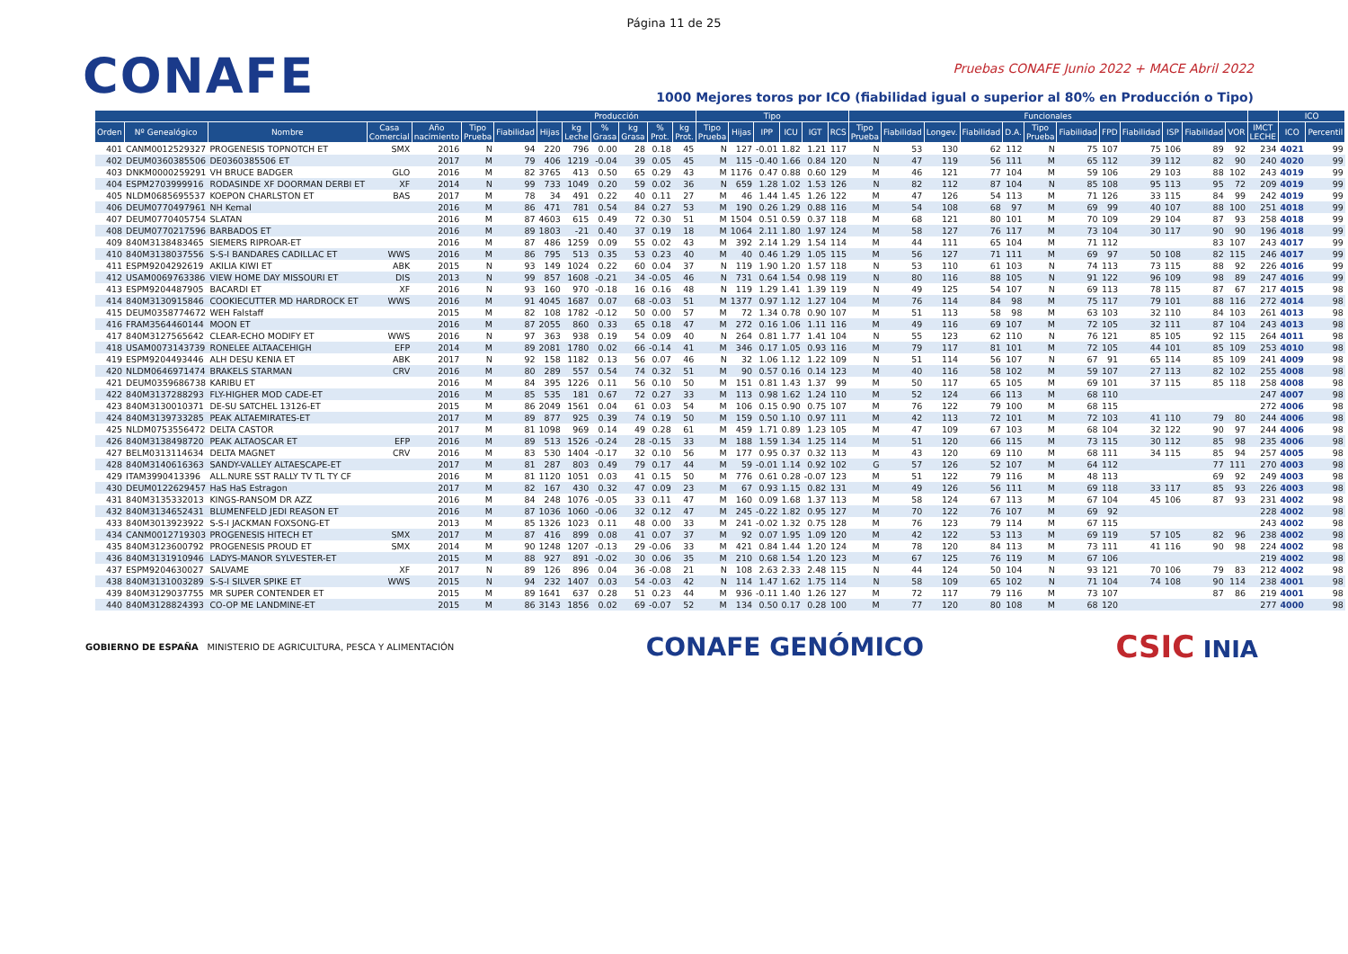Página 11 de 25
CONAFE
Pruebas CONAFE Junio 2022 + MACE Abril 2022
1000 Mejores toros por ICO (fiabilidad igual o superior al 80% en Producción o Tipo)
| | | | | | | | Producción | | | | | | Tipo | | | | | | Funcionales | | | | | | | | | | | | | ICO | |
| --- | --- | --- | --- | --- | --- | --- | --- | --- | --- | --- | --- | --- | --- | --- | --- | --- | --- | --- | --- | --- | --- | --- | --- | --- | --- | --- | --- | --- | --- | --- | --- | --- | --- |
| Orden | Nº Genealógico | Nombre | Casa Comercial | Año nacimiento | Tipo Prueba | Fiabilidad | Hijas | kg Leche | % Grasa | kg Grasa | % Prot. | kg Prot. | Tipo Prueba | Hijas | IPP | ICU | IGT | RCS | Tipo Prueba | Fiabilidad | Longev. | Fiabilidad | D.A. | Tipo Prueba | Fiabilidad | FPD | Fiabilidad | ISP | Fiabilidad | VOR | IMCT LECHE | ICO | Percentil |
| 401 | CANM0012529327 | PROGENESIS TOPNOTCH ET | SMX | 2016 | N | 94 | 220 | 796 | 0.00 | 28 | 0.18 | 45 | N | 127 | -0.01 | 1.82 | 1.21 | 117 | N | 53 | 130 | 62 | 112 | N | 75 | 107 | 75 | 106 | 89 | 92 | 234 | 4021 | 99 |
| 402 | DEUM0360385506 | DE0360385506 ET | | 2017 | M | 79 | 406 | 1219 | -0.04 | 39 | 0.05 | 45 | M | 115 | -0.40 | 1.66 | 0.84 | 120 | N | 47 | 119 | 56 | 111 | M | 65 | 112 | 39 | 112 | 82 | 90 | 240 | 4020 | 99 |
| 403 | DNKM0000259291 | VH BRUCE BADGER | GLO | 2016 | M | 82 | 3765 | 413 | 0.50 | 65 | 0.29 | 43 | M | 1176 | 0.47 | 0.88 | 0.60 | 129 | M | 46 | 121 | 77 | 104 | M | 59 | 106 | 29 | 103 | 88 | 102 | 243 | 4019 | 99 |
| 404 | ESPM2703999916 | RODASINDE XF DOORMAN DERBI ET | XF | 2014 | N | 99 | 733 | 1049 | 0.20 | 59 | 0.02 | 36 | N | 659 | 1.28 | 1.02 | 1.53 | 126 | N | 82 | 112 | 87 | 104 | N | 85 | 108 | 95 | 113 | 95 | 72 | 209 | 4019 | 99 |
| 405 | NLDM0685695537 | KOEPON CHARLSTON ET | BAS | 2017 | M | 78 | 34 | 491 | 0.22 | 40 | 0.11 | 27 | M | 46 | 1.44 | 1.45 | 1.26 | 122 | M | 47 | 126 | 54 | 113 | M | 71 | 126 | 33 | 115 | 84 | 99 | 242 | 4019 | 99 |
| 406 | DEUM0770497961 | NH Kemal | | 2016 | M | 86 | 471 | 781 | 0.54 | 84 | 0.27 | 53 | M | 190 | 0.26 | 1.29 | 0.88 | 116 | M | 54 | 108 | 68 | 97 | M | 69 | 99 | 40 | 107 | 88 | 100 | 251 | 4018 | 99 |
| 407 | DEUM0770405754 | SLATAN | | 2016 | M | 87 | 4603 | 615 | 0.49 | 72 | 0.30 | 51 | M | 1504 | 0.51 | 0.59 | 0.37 | 118 | M | 68 | 121 | 80 | 101 | M | 70 | 109 | 29 | 104 | 87 | 93 | 258 | 4018 | 99 |
| 408 | DEUM0770217596 | BARBADOS ET | | 2016 | M | 89 | 1803 | -21 | 0.40 | 37 | 0.19 | 18 | M | 1064 | 2.11 | 1.80 | 1.97 | 124 | M | 58 | 127 | 76 | 117 | M | 73 | 104 | 30 | 117 | 90 | 90 | 196 | 4018 | 99 |
| 409 | 840M3138483465 | SIEMERS RIPROAR-ET | | 2016 | M | 87 | 486 | 1259 | 0.09 | 55 | 0.02 | 43 | M | 392 | 2.14 | 1.29 | 1.54 | 114 | M | 44 | 111 | 65 | 104 | M | 71 | 112 | | | 83 | 107 | 243 | 4017 | 99 |
| 410 | 840M3138037556 | S-S-I BANDARES CADILLAC ET | WWS | 2016 | M | 86 | 795 | 513 | 0.35 | 53 | 0.23 | 40 | M | 40 | 0.46 | 1.29 | 1.05 | 115 | M | 56 | 127 | 71 | 111 | M | 69 | 97 | 50 | 108 | 82 | 115 | 246 | 4017 | 99 |
| 411 | ESPM9204292619 | AKILIA KIWI ET | ABK | 2015 | N | 93 | 149 | 1024 | 0.22 | 60 | 0.04 | 37 | N | 119 | 1.90 | 1.20 | 1.57 | 118 | N | 53 | 110 | 61 | 103 | N | 74 | 113 | 73 | 115 | 88 | 92 | 226 | 4016 | 99 |
| 412 | USAM0069763386 | VIEW HOME DAY MISSOURI ET | DIS | 2013 | N | 99 | 857 | 1608 | -0.21 | 34 | -0.05 | 46 | N | 731 | 0.64 | 1.54 | 0.98 | 119 | N | 80 | 116 | 88 | 105 | N | 91 | 122 | 96 | 109 | 98 | 89 | 247 | 4016 | 99 |
| 413 | ESPM9204487905 | BACARDI ET | XF | 2016 | N | 93 | 160 | 970 | -0.18 | 16 | 0.16 | 48 | N | 119 | 1.29 | 1.41 | 1.39 | 119 | N | 49 | 125 | 54 | 107 | N | 69 | 113 | 78 | 115 | 87 | 67 | 217 | 4015 | 98 |
| 414 | 840M3130915846 | COOKIECUTTER MD HARDROCK ET | WWS | 2016 | M | 91 | 4045 | 1687 | 0.07 | 68 | -0.03 | 51 | M | 1377 | 0.97 | 1.12 | 1.27 | 104 | M | 76 | 114 | 84 | 98 | M | 75 | 117 | 79 | 101 | 88 | 116 | 272 | 4014 | 98 |
| 415 | DEUM0358774672 | WEH Falstaff | | 2015 | M | 82 | 108 | 1782 | -0.12 | 50 | 0.00 | 57 | M | 72 | 1.34 | 0.78 | 0.90 | 107 | M | 51 | 113 | 58 | 98 | M | 63 | 103 | 32 | 110 | 84 | 103 | 261 | 4013 | 98 |
| 416 | FRAM3564460144 | MOON ET | | 2016 | M | 87 | 2055 | 860 | 0.33 | 65 | 0.18 | 47 | M | 272 | 0.16 | 1.06 | 1.11 | 116 | M | 49 | 116 | 69 | 107 | M | 72 | 105 | 32 | 111 | 87 | 104 | 243 | 4013 | 98 |
| 417 | 840M3127565642 | CLEAR-ECHO MODIFY ET | WWS | 2016 | N | 97 | 363 | 938 | 0.19 | 54 | 0.09 | 40 | N | 264 | 0.81 | 1.77 | 1.41 | 104 | N | 55 | 123 | 62 | 110 | N | 76 | 121 | 85 | 105 | 92 | 115 | 264 | 4011 | 98 |
| 418 | USAM0073143739 | RONELEE ALTAACEHIGH | EFP | 2014 | M | 89 | 2081 | 1780 | 0.02 | 66 | -0.14 | 41 | M | 346 | 0.17 | 1.05 | 0.93 | 116 | M | 79 | 117 | 81 | 101 | M | 72 | 105 | 44 | 101 | 85 | 109 | 253 | 4010 | 98 |
| 419 | ESPM9204493446 | ALH DESU KENIA ET | ABK | 2017 | N | 92 | 158 | 1182 | 0.13 | 56 | 0.07 | 46 | N | 32 | 1.06 | 1.12 | 1.22 | 109 | N | 51 | 114 | 56 | 107 | N | 67 | 91 | 65 | 114 | 85 | 109 | 241 | 4009 | 98 |
| 420 | NLDM0646971474 | BRAKELS STARMAN | CRV | 2016 | M | 80 | 289 | 557 | 0.54 | 74 | 0.32 | 51 | M | 90 | 0.57 | 0.16 | 0.14 | 123 | M | 40 | 116 | 58 | 102 | M | 59 | 107 | 27 | 113 | 82 | 102 | 255 | 4008 | 98 |
| 421 | DEUM0359686738 | KARIBU ET | | 2016 | M | 84 | 395 | 1226 | 0.11 | 56 | 0.10 | 50 | M | 151 | 0.81 | 1.43 | 1.37 | 99 | M | 50 | 117 | 65 | 105 | M | 69 | 101 | 37 | 115 | 85 | 118 | 258 | 4008 | 98 |
| 422 | 840M3137288293 | FLY-HIGHER MOD CADE-ET | | 2016 | M | 85 | 535 | 181 | 0.67 | 72 | 0.27 | 33 | M | 113 | 0.98 | 1.62 | 1.24 | 110 | M | 52 | 124 | 66 | 113 | M | 68 | 110 | | | | | 247 | 4007 | 98 |
| 423 | 840M3130010371 | DE-SU SATCHEL 13126-ET | | 2015 | M | 86 | 2049 | 1561 | 0.04 | 61 | 0.03 | 54 | M | 106 | 0.15 | 0.90 | 0.75 | 107 | M | 76 | 122 | 79 | 100 | M | 68 | 115 | | | | | 272 | 4006 | 98 |
| 424 | 840M3139733285 | PEAK ALTAEMIRATES-ET | | 2017 | M | 89 | 877 | 925 | 0.39 | 74 | 0.19 | 50 | M | 159 | 0.50 | 1.10 | 0.97 | 111 | M | 42 | 113 | 72 | 101 | M | 72 | 103 | 41 | 110 | 79 | 80 | 244 | 4006 | 98 |
| 425 | NLDM0753556472 | DELTA CASTOR | | 2017 | M | 81 | 1098 | 969 | 0.14 | 49 | 0.28 | 61 | M | 459 | 1.71 | 0.89 | 1.23 | 105 | M | 47 | 109 | 67 | 103 | M | 68 | 104 | 32 | 122 | 90 | 97 | 244 | 4006 | 98 |
| 426 | 840M3138498720 | PEAK ALTAOSCAR ET | EFP | 2016 | M | 89 | 513 | 1526 | -0.24 | 28 | -0.15 | 33 | M | 188 | 1.59 | 1.34 | 1.25 | 114 | M | 51 | 120 | 66 | 115 | M | 73 | 115 | 30 | 112 | 85 | 98 | 235 | 4006 | 98 |
| 427 | BELM0313114634 | DELTA MAGNET | CRV | 2016 | M | 83 | 530 | 1404 | -0.17 | 32 | 0.10 | 56 | M | 177 | 0.95 | 0.37 | 0.32 | 113 | M | 43 | 120 | 69 | 110 | M | 68 | 111 | 34 | 115 | 85 | 94 | 257 | 4005 | 98 |
| 428 | 840M3140616363 | SANDY-VALLEY ALTAESCAPE-ET | | 2017 | M | 81 | 287 | 803 | 0.49 | 79 | 0.17 | 44 | M | 59 | -0.01 | 1.14 | 0.92 | 102 | G | 57 | 126 | 52 | 107 | M | 64 | 112 | | | 77 | 111 | 270 | 4003 | 98 |
| 429 | ITAM3990413396 | ALL.NURE SST RALLY TV TL TY CF | | 2016 | M | 81 | 1120 | 1051 | 0.03 | 41 | 0.15 | 50 | M | 776 | 0.61 | 0.28 | -0.07 | 123 | M | 51 | 122 | 79 | 116 | M | 48 | 113 | | | 69 | 92 | 249 | 4003 | 98 |
| 430 | DEUM0122629457 | HaS HaS Estragon | | 2017 | M | 82 | 167 | 430 | 0.32 | 47 | 0.09 | 23 | M | 67 | 0.93 | 1.15 | 0.82 | 131 | M | 49 | 126 | 56 | 111 | M | 69 | 118 | 33 | 117 | 85 | 93 | 226 | 4003 | 98 |
| 431 | 840M3135332013 | KINGS-RANSOM DR AZZ | | 2016 | M | 84 | 248 | 1076 | -0.05 | 33 | 0.11 | 47 | M | 160 | 0.09 | 1.68 | 1.37 | 113 | M | 58 | 124 | 67 | 113 | M | 67 | 104 | 45 | 106 | 87 | 93 | 231 | 4002 | 98 |
| 432 | 840M3134652431 | BLUMENFELD JEDI REASON ET | | 2016 | M | 87 | 1036 | 1060 | -0.06 | 32 | 0.12 | 47 | M | 245 | -0.22 | 1.82 | 0.95 | 127 | M | 70 | 122 | 76 | 107 | M | 69 | 92 | | | | | 228 | 4002 | 98 |
| 433 | 840M3013923922 | S-S-I JACKMAN FOXSONG-ET | | 2013 | M | 85 | 1326 | 1023 | 0.11 | 48 | 0.00 | 33 | M | 241 | -0.02 | 1.32 | 0.75 | 128 | M | 76 | 123 | 79 | 114 | M | 67 | 115 | | | | | 243 | 4002 | 98 |
| 434 | CANM0012719303 | PROGENESIS HITECH ET | SMX | 2017 | M | 87 | 416 | 899 | 0.08 | 41 | 0.07 | 37 | M | 92 | 0.07 | 1.95 | 1.09 | 120 | M | 42 | 122 | 53 | 113 | M | 69 | 119 | 57 | 105 | 82 | 96 | 238 | 4002 | 98 |
| 435 | 840M3123600792 | PROGENESIS PROUD ET | SMX | 2014 | M | 90 | 1248 | 1207 | -0.13 | 29 | -0.06 | 33 | M | 421 | 0.84 | 1.44 | 1.20 | 124 | M | 78 | 120 | 84 | 113 | M | 73 | 111 | 41 | 116 | 90 | 98 | 224 | 4002 | 98 |
| 436 | 840M3131910946 | LADYS-MANOR SYLVESTER-ET | | 2015 | M | 88 | 927 | 891 | -0.02 | 30 | 0.06 | 35 | M | 210 | 0.68 | 1.54 | 1.20 | 123 | M | 67 | 125 | 76 | 119 | M | 67 | 106 | | | | | 219 | 4002 | 98 |
| 437 | ESPM9204630027 | SALVAME | XF | 2017 | N | 89 | 126 | 896 | 0.04 | 36 | -0.08 | 21 | N | 108 | 2.63 | 2.33 | 2.48 | 115 | N | 44 | 124 | 50 | 104 | N | 93 | 121 | 70 | 106 | 79 | 83 | 212 | 4002 | 98 |
| 438 | 840M3131003289 | S-S-I SILVER SPIKE ET | WWS | 2015 | N | 94 | 232 | 1407 | 0.03 | 54 | -0.03 | 42 | N | 114 | 1.47 | 1.62 | 1.75 | 114 | N | 58 | 109 | 65 | 102 | N | 71 | 104 | 74 | 108 | 90 | 114 | 238 | 4001 | 98 |
| 439 | 840M3129037755 | MR SUPER CONTENDER ET | | 2015 | M | 89 | 1641 | 637 | 0.28 | 51 | 0.23 | 44 | M | 936 | -0.11 | 1.40 | 1.26 | 127 | M | 72 | 117 | 79 | 116 | M | 73 | 107 | | | 87 | 86 | 219 | 4001 | 98 |
| 440 | 840M3128824393 | CO-OP ME LANDMINE-ET | | 2015 | M | 86 | 3143 | 1856 | 0.02 | 69 | -0.07 | 52 | M | 134 | 0.50 | 0.17 | 0.28 | 100 | M | 77 | 120 | 80 | 108 | M | 68 | 120 | | | | | 277 | 4000 | 98 |
GOBIERNO DE ESPAÑA MINISTERIO DE AGRICULTURA, PESCA Y ALIMENTACIÓN
CONAFE GENÓMICO
CSIC INIA